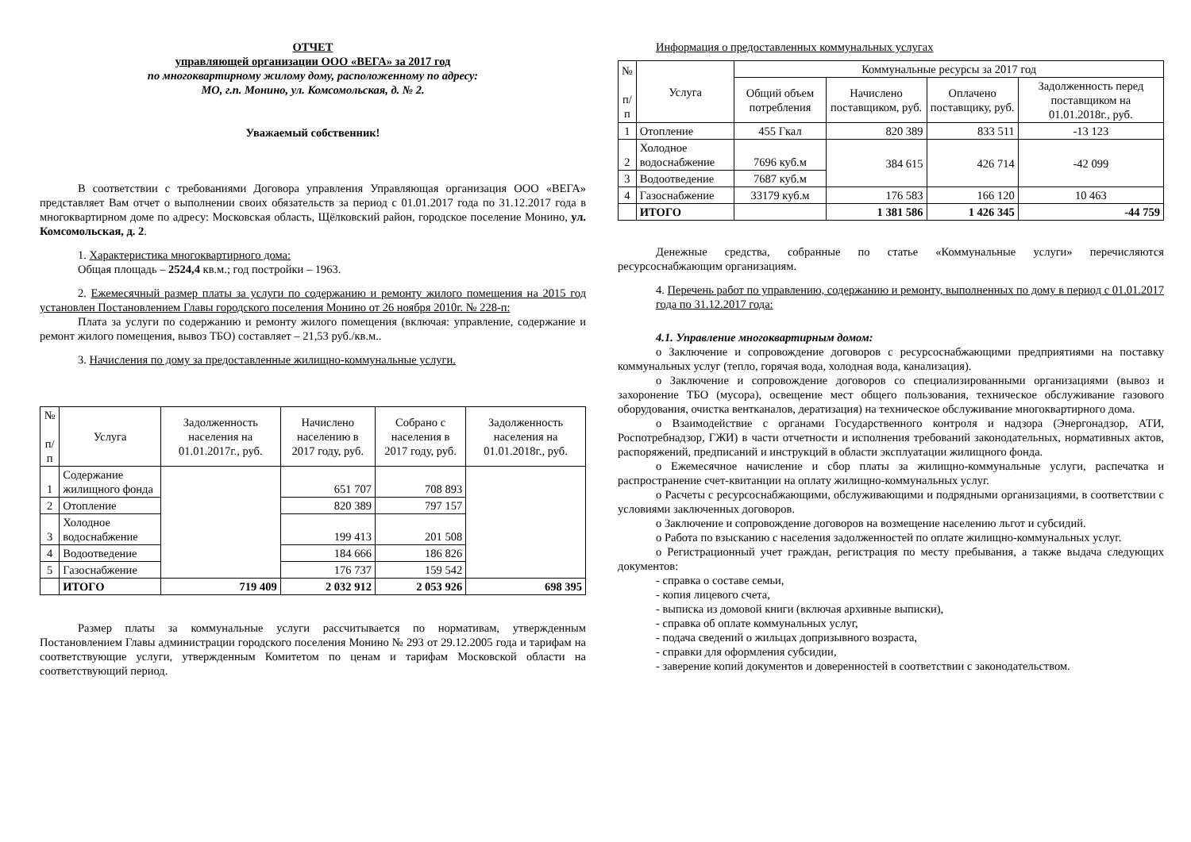ОТЧЕТ
управляющей организации ООО «ВЕГА» за 2017 год
по многоквартирному жилому дому, расположенному по адресу:
МО, г.п. Монино, ул. Комсомольская, д. № 2.
Уважаемый собственник!
В соответствии с требованиями Договора управления Управляющая организация ООО «ВЕГА» представляет Вам отчет о выполнении своих обязательств за период с 01.01.2017 года по 31.12.2017 года в многоквартирном доме по адресу: Московская область, Щёлковский район, городское поселение Монино, ул. Комсомольская, д. 2.
1. Характеристика многоквартирного дома:
Общая площадь – 2524,4 кв.м.; год постройки – 1963.
2. Ежемесячный размер платы за услуги по содержанию и ремонту жилого помещения на 2015 год установлен Постановлением Главы городского поселения Монино от 26 ноября 2010г. № 228-п:
Плата за услуги по содержанию и ремонту жилого помещения (включая: управление, содержание и ремонт жилого помещения, вывоз ТБО) составляет – 21,53 руб./кв.м..
3. Начисления по дому за предоставленные жилищно-коммунальные услуги.
| № п/п | Услуга | Задолженность населения на 01.01.2017г., руб. | Начислено населению в 2017 году, руб. | Собрано с населения в 2017 году, руб. | Задолженность населения на 01.01.2018г., руб. |
| --- | --- | --- | --- | --- | --- |
| 1 | Содержание жилищного фонда | | 651 707 | 708 893 | |
| 2 | Отопление | | 820 389 | 797 157 | |
| 3 | Холодное водоснабжение | | 199 413 | 201 508 | |
| 4 | Водоотведение | | 184 666 | 186 826 | |
| 5 | Газоснабжение | | 176 737 | 159 542 | |
| | ИТОГО | 719 409 | 2 032 912 | 2 053 926 | 698 395 |
Размер платы за коммунальные услуги рассчитывается по нормативам, утвержденным Постановлением Главы администрации городского поселения Монино № 293 от 29.12.2005 года и тарифам на соответствующие услуги, утвержденным Комитетом по ценам и тарифам Московской области на соответствующий период.
Информация о предоставленных коммунальных услугах
| № п/ п | Услуга | Коммунальные ресурсы за 2017 год | | | |
| --- | --- | --- | --- | --- | --- |
| | | Общий объем потребления | Начислено поставщиком, руб. | Оплачено поставщику, руб. | Задолженность перед поставщиком на 01.01.2018г., руб. |
| 1 | Отопление | 455 Гкал | 820 389 | 833 511 | -13 123 |
| 2 | Холодное водоснабжение | 7696 куб.м | 384 615 | 426 714 | -42 099 |
| 3 | Водоотведение | 7687 куб.м | | | |
| 4 | Газоснабжение | 33179 куб.м | 176 583 | 166 120 | 10 463 |
| | ИТОГО | | 1 381 586 | 1 426 345 | -44 759 |
Денежные средства, собранные по статье «Коммунальные услуги» перечисляются ресурсоснабжающим организациям.
4. Перечень работ по управлению, содержанию и ремонту, выполненных по дому в период с 01.01.2017 года по 31.12.2017 года:
4.1. Управление многоквартирным домом:
o Заключение и сопровождение договоров с ресурсоснабжающими предприятиями на поставку коммунальных услуг (тепло, горячая вода, холодная вода, канализация).
o Заключение и сопровождение договоров со специализированными организациями (вывоз и захоронение ТБО (мусора), освещение мест общего пользования, техническое обслуживание газового оборудования, очистка вентканалов, дератизация) на техническое обслуживание многоквартирного дома.
o Взаимодействие с органами Государственного контроля и надзора (Энергонадзор, АТИ, Роспотребнадзор, ГЖИ) в части отчетности и исполнения требований законодательных, нормативных актов, распоряжений, предписаний и инструкций в области эксплуатации жилищного фонда.
o Ежемесячное начисление и сбор платы за жилищно-коммунальные услуги, распечатка и распространение счет-квитанции на оплату жилищно-коммунальных услуг.
o Расчеты с ресурсоснабжающими, обслуживающими и подрядными организациями, в соответствии с условиями заключенных договоров.
o Заключение и сопровождение договоров на возмещение населению льгот и субсидий.
o Работа по взысканию с населения задолженностей по оплате жилищно-коммунальных услуг.
o Регистрационный учет граждан, регистрация по месту пребывания, а также выдача следующих документов:
- справка о составе семьи,
- копия лицевого счета,
- выписка из домовой книги (включая архивные выписки),
- справка об оплате коммунальных услуг,
- подача сведений о жильцах допризывного возраста,
- справки для оформления субсидии,
- заверение копий документов и доверенностей в соответствии с законодательством.